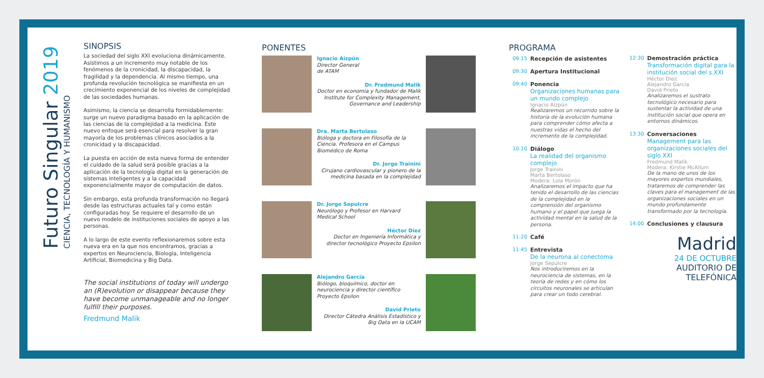Futuro Singular 2019
CIENCIA, TECNOLOGÍA Y HUMANISMO
SINOPSIS
La sociedad del siglo XXI evoluciona dinámicamente. Asistimos a un incremento muy notable de los fenómenos de la cronicidad, la discapacidad, la fragilidad y la dependencia. Al mismo tiempo, una profunda revolución tecnológica se manifiesta en un crecimiento exponencial de los niveles de complejidad de las sociedades humanas.
Asimismo, la ciencia se desarrolla formidablemente: surge un nuevo paradigma basado en la aplicación de las ciencias de la complejidad a la medicina. Este nuevo enfoque será esencial para resolver la gran mayoría de los problemas clínicos asociados a la cronicidad y la discapacidad.
La puesta en acción de esta nueva forma de entender el cuidado de la salud será posible gracias a la aplicación de la tecnología digital en la generación de sistemas inteligentes y a la capacidad exponencialmente mayor de computación de datos.
Sin embargo, esta profunda transformación no llegará desde las estructuras actuales tal y como están configuradas hoy. Se requiere el desarrollo de un nuevo modelo de instituciones sociales de apoyo a las personas.
A lo largo de este evento reflexionaremos sobre esta nueva era en la que nos encontramos, gracias a expertos en Neurociencia, Biología, Inteligencia Artificial, Biomedicina y Big Data.
The social institutions of today will undergo an (R)evolution or disappear because they have become unmanageable and no longer fulfill their purposes.
Fredmund Malik
PONENTES
Ignacio Aizpún
Director General
de ATAM
Dr. Fredmund Malik
Doctor en economía y fundador de Malik Institute for Complexity Management, Governance and Leadership
Dra. Marta Bertolaso
Bióloga y doctora en Filosofía de la Ciencia. Profesora en el Campus Biomédico de Roma
Dr. Jorge Trainini
Cirujano cardiovascular y pionero de la medicina basada en la complejidad
Dr. Jorge Sepulcre
Neurólogo y Profesor en Harvard Medical School
Héctor Díez
Doctor en Ingeniería Informática y director tecnológico Proyecto Epsilon
Alejandro García
Biólogo, bioquímico, doctor en neurociencia y director científico Proyecto Epsilon
David Prieto
Director Cátedra Análisis Estadístico y Big Data en la UCAM
PROGRAMA
09:15 Recepción de asistentes
09:30 Apertura Institucional
09:40 Ponencia
Organizaciones humanas para un mundo complejo
Ignacio Aizpún
Realizaremos un recorrido sobre la historia de la evolución humana para comprender cómo afecta a nuestras vidas el hecho del incremento de la complejidad.
10:10 Diálogo
La realidad del organismo complejo
Jorge Trainini
Marta Bertolaso
Modera: Lola Morón
Analizaremos el impacto que ha tenido el desarrollo de las ciencias de la complejidad en la comprensión del organismo humano y el papel que juega la actividad mental en la salud de la persona.
11:20 Café
11:45 Entrevista
De la neurona al conectoma
Jorge Sepulcre
Nos introduciremos en la neurociencia de sistemas, en la teoría de redes y en cómo los circuitos neuronales se articulan para crear un todo cerebral.
12:30 Demostración práctica
Transformación digital para la institución social del s.XXI
Héctor Diez
Alejandro García
David Prieto
Analizaremos el sustrato tecnológico necesario para sustentar la actividad de una institución social que opera en entornos dinámicos.
13:30 Conversaciones
Management para las organizaciones sociales del siglo XXI
Fredmund Malik
Modera: Kirstie McAllum
De la mano de unos de los mayores expertos mundiales, trataremos de comprender las claves para el management de las organizaciones sociales en un mundo profundamente transformado por la tecnología.
14:00 Conclusiones y clausura
Madrid
24 DE OCTUBRE
AUDITORIO DE TELEFÓNICA